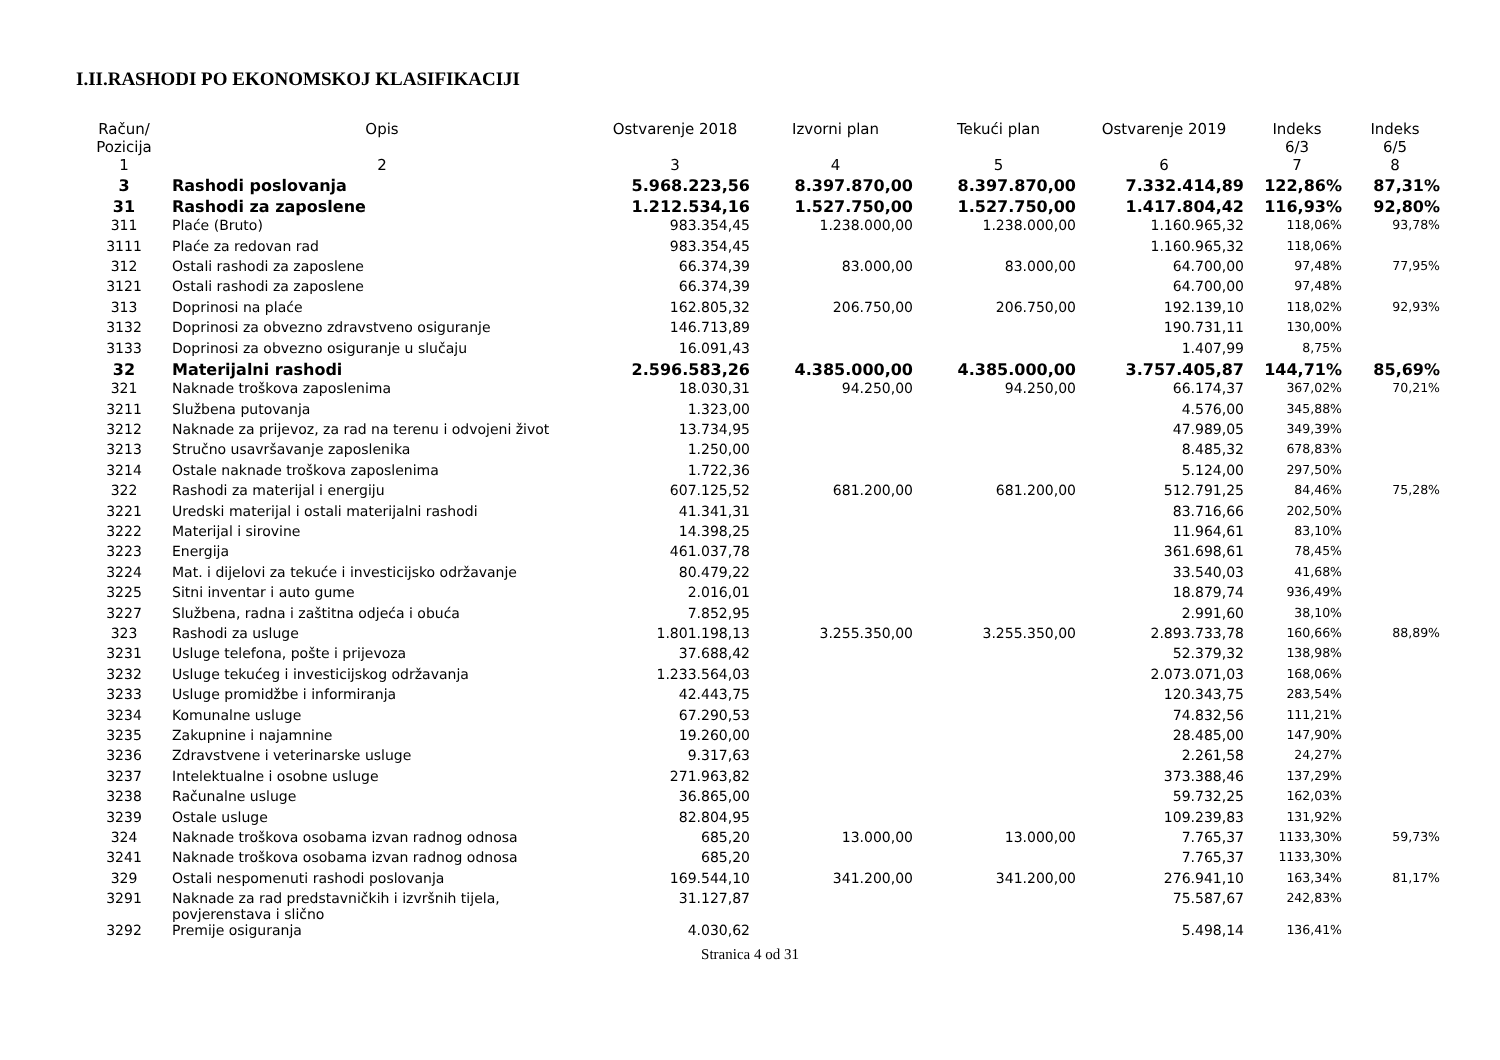I.II.RASHODI PO EKONOMSKOJ KLASIFIKACIJI
| Račun/ Pozicija | Opis | Ostvarenje 2018 | Izvorni plan | Tekući plan | Ostvarenje 2019 | Indeks 6/3 | Indeks 6/5 |
| --- | --- | --- | --- | --- | --- | --- | --- |
| 1 | 2 | 3 | 4 | 5 | 6 | 7 | 8 |
| 3 | Rashodi poslovanja | 5.968.223,56 | 8.397.870,00 | 8.397.870,00 | 7.332.414,89 | 122,86% | 87,31% |
| 31 | Rashodi za zaposlene | 1.212.534,16 | 1.527.750,00 | 1.527.750,00 | 1.417.804,42 | 116,93% | 92,80% |
| 311 | Plaće (Bruto) | 983.354,45 | 1.238.000,00 | 1.238.000,00 | 1.160.965,32 | 118,06% | 93,78% |
| 3111 | Plaće za redovan rad | 983.354,45 | | | 1.160.965,32 | 118,06% | |
| 312 | Ostali rashodi za zaposlene | 66.374,39 | 83.000,00 | 83.000,00 | 64.700,00 | 97,48% | 77,95% |
| 3121 | Ostali rashodi za zaposlene | 66.374,39 | | | 64.700,00 | 97,48% | |
| 313 | Doprinosi na plaće | 162.805,32 | 206.750,00 | 206.750,00 | 192.139,10 | 118,02% | 92,93% |
| 3132 | Doprinosi za obvezno zdravstveno osiguranje | 146.713,89 | | | 190.731,11 | 130,00% | |
| 3133 | Doprinosi za obvezno osiguranje u slučaju | 16.091,43 | | | 1.407,99 | 8,75% | |
| 32 | Materijalni rashodi | 2.596.583,26 | 4.385.000,00 | 4.385.000,00 | 3.757.405,87 | 144,71% | 85,69% |
| 321 | Naknade troškova zaposlenima | 18.030,31 | 94.250,00 | 94.250,00 | 66.174,37 | 367,02% | 70,21% |
| 3211 | Službena putovanja | 1.323,00 | | | 4.576,00 | 345,88% | |
| 3212 | Naknade za prijevoz, za rad na terenu i odvojeni život | 13.734,95 | | | 47.989,05 | 349,39% | |
| 3213 | Stručno usavršavanje zaposlenika | 1.250,00 | | | 8.485,32 | 678,83% | |
| 3214 | Ostale naknade troškova zaposlenima | 1.722,36 | | | 5.124,00 | 297,50% | |
| 322 | Rashodi za materijal i energiju | 607.125,52 | 681.200,00 | 681.200,00 | 512.791,25 | 84,46% | 75,28% |
| 3221 | Uredski materijal i ostali materijalni rashodi | 41.341,31 | | | 83.716,66 | 202,50% | |
| 3222 | Materijal i sirovine | 14.398,25 | | | 11.964,61 | 83,10% | |
| 3223 | Energija | 461.037,78 | | | 361.698,61 | 78,45% | |
| 3224 | Mat. i dijelovi za tekuće i investicijsko održavanje | 80.479,22 | | | 33.540,03 | 41,68% | |
| 3225 | Sitni inventar i auto gume | 2.016,01 | | | 18.879,74 | 936,49% | |
| 3227 | Službena, radna i zaštitna odjeća i obuća | 7.852,95 | | | 2.991,60 | 38,10% | |
| 323 | Rashodi za usluge | 1.801.198,13 | 3.255.350,00 | 3.255.350,00 | 2.893.733,78 | 160,66% | 88,89% |
| 3231 | Usluge telefona, pošte i prijevoza | 37.688,42 | | | 52.379,32 | 138,98% | |
| 3232 | Usluge tekućeg i investicijskog održavanja | 1.233.564,03 | | | 2.073.071,03 | 168,06% | |
| 3233 | Usluge promidžbe i informiranja | 42.443,75 | | | 120.343,75 | 283,54% | |
| 3234 | Komunalne usluge | 67.290,53 | | | 74.832,56 | 111,21% | |
| 3235 | Zakupnine i najamnine | 19.260,00 | | | 28.485,00 | 147,90% | |
| 3236 | Zdravstvene i veterinarske usluge | 9.317,63 | | | 2.261,58 | 24,27% | |
| 3237 | Intelektualne i osobne usluge | 271.963,82 | | | 373.388,46 | 137,29% | |
| 3238 | Računalne usluge | 36.865,00 | | | 59.732,25 | 162,03% | |
| 3239 | Ostale usluge | 82.804,95 | | | 109.239,83 | 131,92% | |
| 324 | Naknade troškova osobama izvan radnog odnosa | 685,20 | 13.000,00 | 13.000,00 | 7.765,37 | 1133,30% | 59,73% |
| 3241 | Naknade troškova osobama izvan radnog odnosa | 685,20 | | | 7.765,37 | 1133,30% | |
| 329 | Ostali nespomenuti rashodi poslovanja | 169.544,10 | 341.200,00 | 341.200,00 | 276.941,10 | 163,34% | 81,17% |
| 3291 | Naknade za rad predstavničkih i izvršnih tijela, povjerenstava i slično | 31.127,87 | | | 75.587,67 | 242,83% | |
| 3292 | Premije osiguranja | 4.030,62 | | | 5.498,14 | 136,41% | |
Stranica 4 od 31